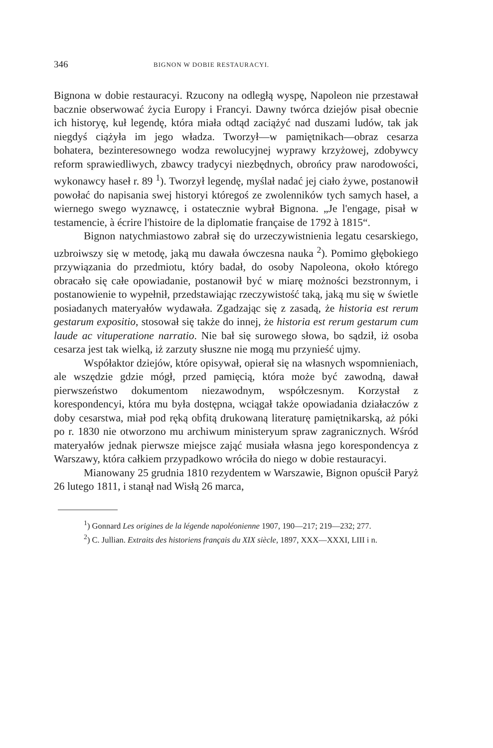346 BIGNON W DOBIE RESTAURACYI.
Bignona w dobie restauracyi. Rzucony na odległą wyspę, Napoleon nie przestawał bacznie obserwować życia Europy i Francyi. Dawny twórca dziejów pisał obecnie ich historyę, kuł legendę, która miała odtąd zaciążyć nad duszami ludów, tak jak niegdyś ciążyła im jego władza. Tworzył—w pamiętnikach—obraz cesarza bohatera, bezinteresownego wodza rewolucyjnej wyprawy krzyżowej, zdobywcy reform sprawiedliwych, zbawcy tradycyi niezbędnych, obrońcy praw narodowości, wykonawcy haseł r. 89 <sup>1</sup>). Tworzył legendę, myślał nadać jej ciało żywe, postanowił powołać do napisania swej historyi któregoś ze zwolenników tych samych haseł, a wiernego swego wyznawcę, i ostatecznie wybrał Bignona. „Je l'engage, pisał w testamencie, à écrire l'histoire de la diplomatie française de 1792 à 1815“.
Bignon natychmiastowo zabrał się do urzeczywistnienia legatu cesarskiego, uzbroiwszy się w metodę, jaką mu dawała ówczesna nauka <sup>2</sup>). Pomimo głębokiego przywiązania do przedmiotu, który badał, do osoby Napoleona, około którego obracało się całe opowiadanie, postanowił być w miarę możności bezstronnym, i postanowienie to wypełnił, przedstawiając rzeczywistość taką, jaką mu się w świetle posiadanych materyałów wydawała. Zgadzając się z zasadą, że historia est rerum gestarum expositio, stosował się także do innej, że historia est rerum gestarum cum laude ac vituperatione narratio. Nie bał się surowego słowa, bo sądził, iż osoba cesarza jest tak wielką, iż zarzuty słuszne nie mogą mu przynieść ujmy.
Współaktor dziejów, które opisywał, opierał się na własnych wspomnieniach, ale wszędzie gdzie mógł, przed pamięcią, która może być zawodną, dawał pierwszeństwo dokumentom niezawodnym, współczesnym. Korzystał z korespondencyi, która mu była dostępna, wciągał także opowiadania działaczów z doby cesarstwa, miał pod ręką obfitą drukowaną literaturę pamiętnikarską, aż póki po r. 1830 nie otworzono mu archiwum ministeryum spraw zagranicznych. Wśród materyałów jednak pierwsze miejsce zająć musiała własna jego korespondencya z Warszawy, która całkiem przypadkowo wróciła do niego w dobie restauracyi.
Mianowany 25 grudnia 1810 rezydentem w Warszawie, Bignon opuścił Paryż 26 lutego 1811, i stanął nad Wisłą 26 marca,
<sup>1</sup>) Gonnard Les origines de la légende napoléonienne 1907, 190—217; 219—232; 277.
<sup>2</sup>) C. Jullian. Extraits des historiens français du XIX siècle, 1897, XXX—XXXI, LIII i n.